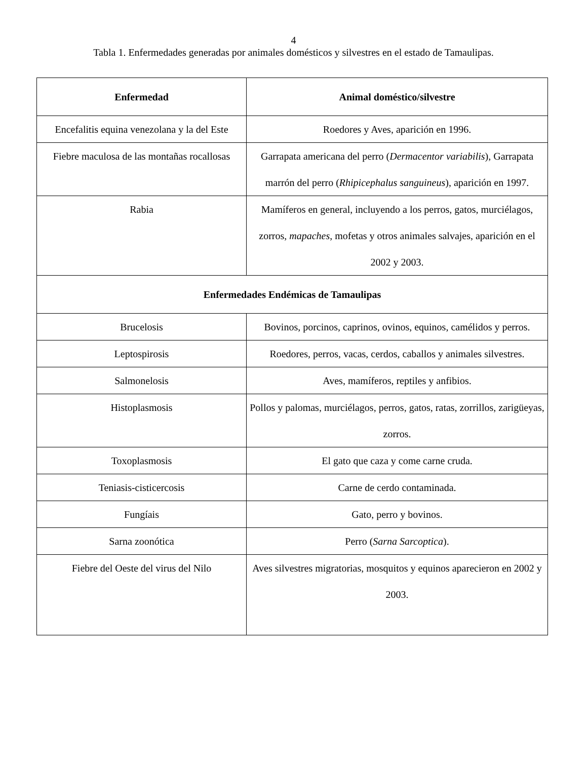4
Tabla 1. Enfermedades generadas por animales domésticos y silvestres en el estado de Tamaulipas.
| Enfermedad | Animal doméstico/silvestre |
| --- | --- |
| Encefalitis equina venezolana y la del Este | Roedores y Aves, aparición en 1996. |
| Fiebre maculosa de las montañas rocallosas | Garrapata americana del perro ( Dermacentor variabilis ), Garrapata marrón del perro ( Rhipicephalus sanguineus ), aparición en 1997. |
| Rabia | Mamíferos en general, incluyendo a los perros, gatos, murciélagos, zorros, mapaches , mofetas y otros animales salvajes, aparición en el 2002 y 2003. |
| Enfermedades Endémicas de Tamaulipas | |
| Brucelosis | Bovinos, porcinos, caprinos, ovinos, equinos, camélidos y perros. |
| Leptospirosis | Roedores, perros, vacas, cerdos, caballos y animales silvestres. |
| Salmonelosis | Aves, mamíferos, reptiles y anfibios. |
| Histoplasmosis | Pollos y palomas, murciélagos, perros, gatos, ratas, zorrillos, zarigüeyas, zorros. |
| Toxoplasmosis | El gato que caza y come carne cruda. |
| Teniasis-cisticercosis | Carne de cerdo contaminada. |
| Fungíais | Gato, perro y bovinos. |
| Sarna zoonótica | Perro ( Sarna Sarcoptica ). |
| Fiebre del Oeste del virus del Nilo | Aves silvestres migratorias, mosquitos y equinos aparecieron en 2002 y 2003. |